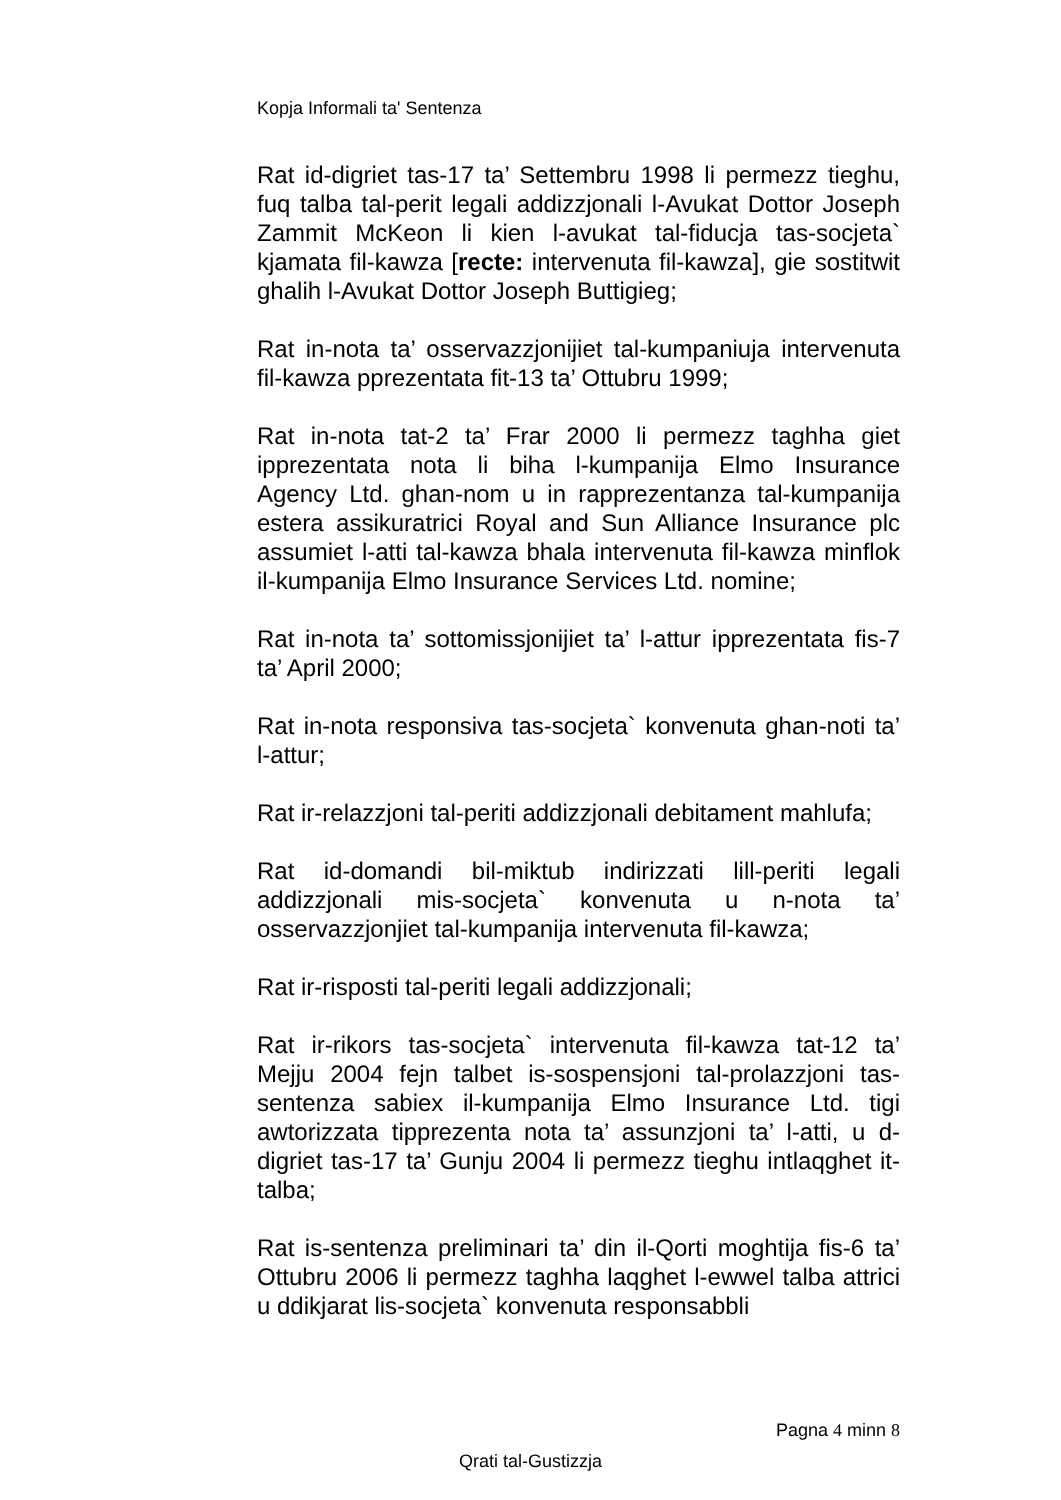Kopja Informali ta' Sentenza
Rat id-digriet tas-17 ta’ Settembru 1998 li permezz tieghu, fuq talba tal-perit legali addizzjonali l-Avukat Dottor Joseph Zammit McKeon li kien l-avukat tal-fiducja tas-socjeta` kjamata fil-kawza [recte: intervenuta fil-kawza], gie sostitwit ghalih l-Avukat Dottor Joseph Buttigieg;
Rat in-nota ta’ osservazzjonijiet tal-kumpaniuja intervenuta fil-kawza pprezentata fit-13 ta’ Ottubru 1999;
Rat in-nota tat-2 ta’ Frar 2000 li permezz taghha giet ipprezentata nota li biha l-kumpanija Elmo Insurance Agency Ltd. ghan-nom u in rapprezentanza tal-kumpanija estera assikuratrici Royal and Sun Alliance Insurance plc assumiet l-atti tal-kawza bhala intervenuta fil-kawza minflok il-kumpanija Elmo Insurance Services Ltd. nomine;
Rat in-nota ta’ sottomissjonijiet ta’ l-attur ipprezentata fis-7 ta’ April 2000;
Rat in-nota responsiva tas-socjeta` konvenuta ghan-noti ta’ l-attur;
Rat ir-relazzjoni tal-periti addizzjonali debitament mahlufa;
Rat id-domandi bil-miktub indirizzati lill-periti legali addizzjonali mis-socjeta` konvenuta u n-nota ta’ osservazzjonjiet tal-kumpanija intervenuta fil-kawza;
Rat ir-risposti tal-periti legali addizzjonali;
Rat ir-rikors tas-socjeta` intervenuta fil-kawza tat-12 ta’ Mejju 2004 fejn talbet is-sospensjoni tal-prolazzjoni tas-sentenza sabiex il-kumpanija Elmo Insurance Ltd. tigi awtorizzata tipprezenta nota ta’ assunzjoni ta’ l-atti, u d-digriet tas-17 ta’ Gunju 2004 li permezz tieghu intlaqghet it-talba;
Rat is-sentenza preliminari ta’ din il-Qorti moghtija fis-6 ta’ Ottubru 2006 li permezz taghha laqghet l-ewwel talba attrici u ddikjarat lis-socjeta` konvenuta responsabbli
Pagna 4 minn 8
Qrati tal-Gustizzja